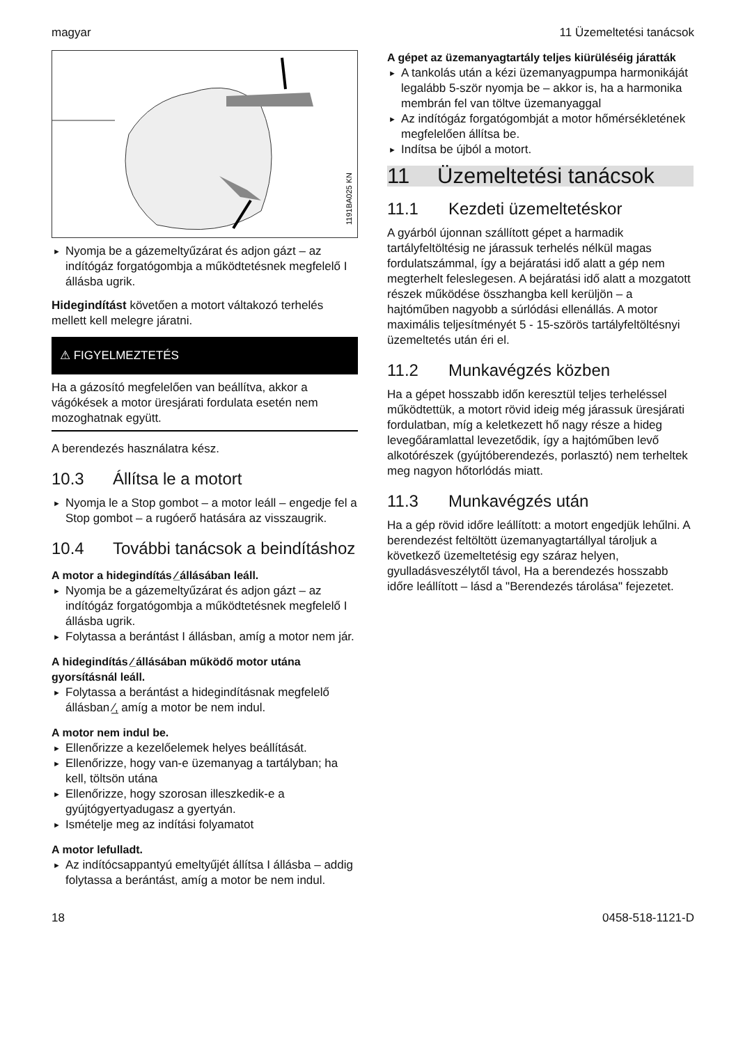magyar 11 Üzemeltetési tanácsok
1191BA025 KN
► Nyomja be a gázemeltyűzárat és adjon gázt – az indítógáz forgatógombja a működtetésnek megfelelő I állásba ugrik.
Hidegindítást követően a motort váltakozó terhelés mellett kell melegre járatni.
⚠ FIGYELMEZTETÉS
Ha a gázosító megfelelően van beállítva, akkor a vágókések a motor üresjárati fordulata esetén nem mozoghatnak együtt.
A berendezés használatra kész.
10.3 Állítsa le a motort
► Nyomja le a Stop gombot – a motor leáll – engedje fel a Stop gombot – a rugóerő hatására az visszaugrik.
10.4 További tanácsok a beindításhoz
A motor a hidegindítás ⁄̲ állásában leáll.
► Nyomja be a gázemeltyűzárat és adjon gázt – az indítógáz forgatógombja a működtetésnek megfelelő I állásba ugrik.
► Folytassa a berántást I állásban, amíg a motor nem jár.
A hidegindítás ⁄̲ állásában működő motor utána gyorsításnál leáll.
► Folytassa a berántást a hidegindításnak megfelelő állásban ⁄̲, amíg a motor be nem indul.
A motor nem indul be.
► Ellenőrizze a kezelőelemek helyes beállítását.
► Ellenőrizze, hogy van-e üzemanyag a tartályban; ha kell, töltsön utána
► Ellenőrizze, hogy szorosan illeszkedik-e a gyújtógyertyadugasz a gyertyán.
► Ismételje meg az indítási folyamatot
A motor lefulladt.
► Az indítócsappantyú emeltyűjét állítsa I állásba – addig folytassa a berántást, amíg a motor be nem indul.
A gépet az üzemanyagtartály teljes kiürüléséig járatták
► A tankolás után a kézi üzemanyagpumpa harmonikáját legalább 5-ször nyomja be – akkor is, ha a harmonika membrán fel van töltve üzemanyaggal
► Az indítógáz forgatógombját a motor hőmérsékletének megfelelően állítsa be.
► Indítsa be újból a motort.
11 Üzemeltetési tanácsok
11.1 Kezdeti üzemeltetéskor
A gyárból újonnan szállított gépet a harmadik tartályfeltöltésig ne járassuk terhelés nélkül magas fordulatszámmal, így a bejáratási idő alatt a gép nem megterhelt feleslegesen. A bejáratási idő alatt a mozgatott részek működése összhangba kell kerüljön – a hajtóműben nagyobb a súrlódási ellenállás. A motor maximális teljesítményét 5 - 15-szörös tartályfeltöltésnyi üzemeltetés után éri el.
11.2 Munkavégzés közben
Ha a gépet hosszabb időn keresztül teljes terheléssel működtettük, a motort rövid ideig még járassuk üresjárati fordulatban, míg a keletkezett hő nagy része a hideg levegőáramlattal levezetődik, így a hajtóműben levő alkotórészek (gyújtóberendezés, porlasztó) nem terheltek meg nagyon hőtorlódás miatt.
11.3 Munkavégzés után
Ha a gép rövid időre leállított: a motort engedjük lehűlni. A berendezést feltöltött üzemanyagtartállyal tároljuk a következő üzemeltetésig egy száraz helyen, gyulladásveszélytől távol, Ha a berendezés hosszabb időre leállított – lásd a "Berendezés tárolása" fejezetet.
18 0458-518-1121-D